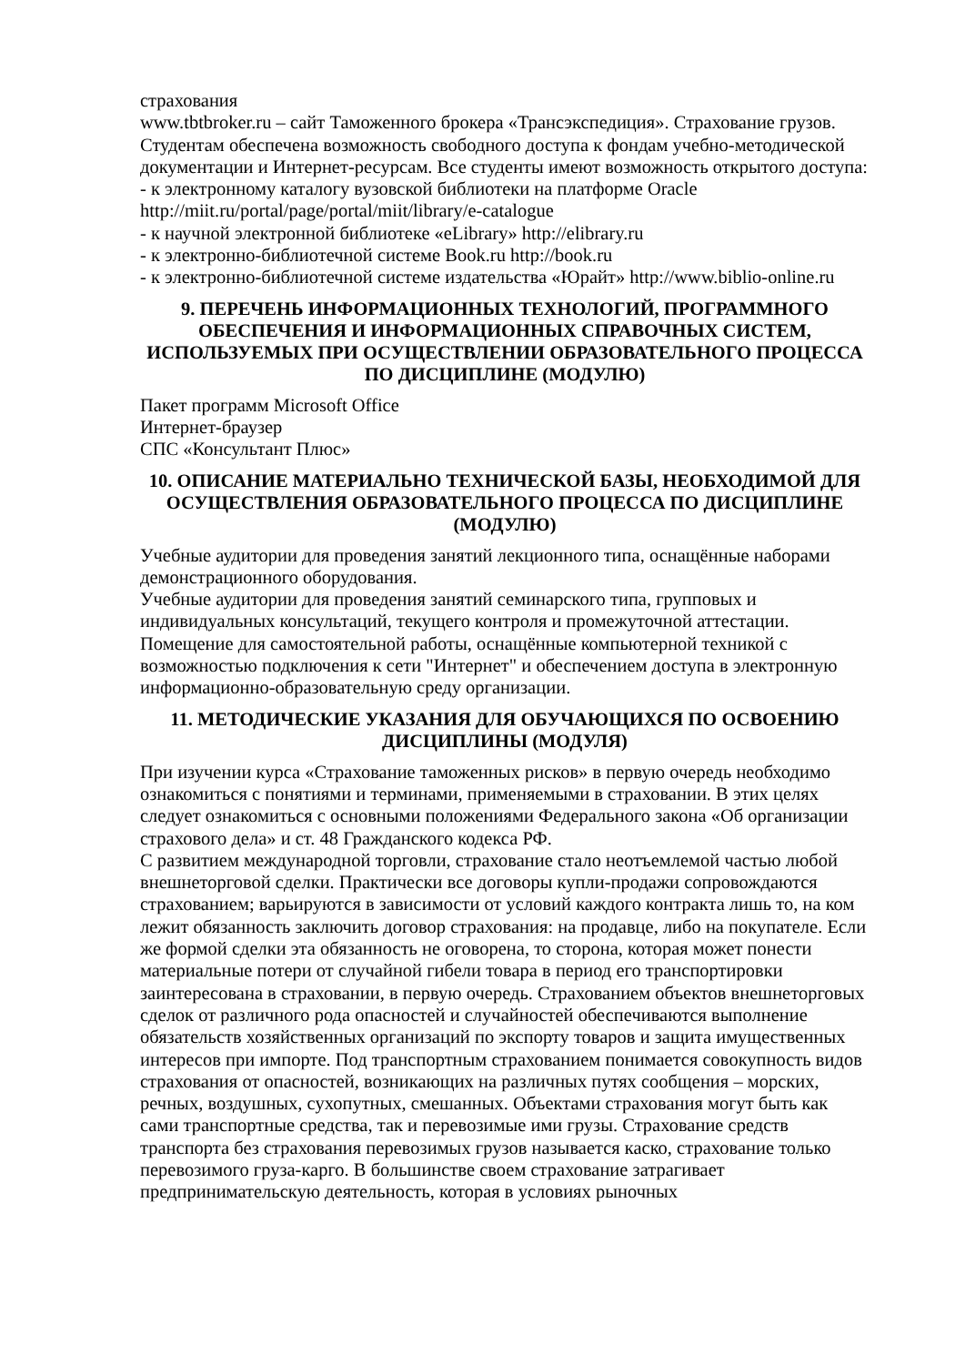страхования
www.tbtbroker.ru – сайт Таможенного брокера «Трансэкспедиция». Страхование грузов.
Студентам обеспечена возможность свободного доступа к фондам учебно-методической документации и Интернет-ресурсам. Все студенты имеют возможность открытого доступа:
- к электронному каталогу вузовской библиотеки на платформе Oracle http://miit.ru/portal/page/portal/miit/library/e-catalogue
- к научной электронной библиотеке «eLibrary» http://elibrary.ru
- к электронно-библиотечной системе Book.ru http://book.ru
- к электронно-библиотечной системе издательства «Юрайт» http://www.biblio-online.ru
9. ПЕРЕЧЕНЬ ИНФОРМАЦИОННЫХ ТЕХНОЛОГИЙ, ПРОГРАММНОГО ОБЕСПЕЧЕНИЯ И ИНФОРМАЦИОННЫХ СПРАВОЧНЫХ СИСТЕМ, ИСПОЛЬЗУЕМЫХ ПРИ ОСУЩЕСТВЛЕНИИ ОБРАЗОВАТЕЛЬНОГО ПРОЦЕССА ПО ДИСЦИПЛИНЕ (МОДУЛЮ)
Пакет программ Microsoft Office
Интернет-браузер
СПС «Консультант Плюс»
10. ОПИСАНИЕ МАТЕРИАЛЬНО ТЕХНИЧЕСКОЙ БАЗЫ, НЕОБХОДИМОЙ ДЛЯ ОСУЩЕСТВЛЕНИЯ ОБРАЗОВАТЕЛЬНОГО ПРОЦЕССА ПО ДИСЦИПЛИНЕ (МОДУЛЮ)
Учебные аудитории для проведения занятий лекционного типа, оснащённые наборами демонстрационного оборудования.
Учебные аудитории для проведения занятий семинарского типа, групповых и индивидуальных консультаций, текущего контроля и промежуточной аттестации.
Помещение для самостоятельной работы, оснащённые компьютерной техникой с возможностью подключения к сети "Интернет" и обеспечением доступа в электронную информационно-образовательную среду организации.
11. МЕТОДИЧЕСКИЕ УКАЗАНИЯ ДЛЯ ОБУЧАЮЩИХСЯ ПО ОСВОЕНИЮ ДИСЦИПЛИНЫ (МОДУЛЯ)
При изучении курса «Страхование таможенных рисков» в первую очередь необходимо ознакомиться с понятиями и терминами, применяемыми в страховании. В этих целях следует ознакомиться с основными положениями Федерального закона «Об организации страхового дела» и ст. 48 Гражданского кодекса РФ.
С развитием международной торговли, страхование стало неотъемлемой частью любой внешнеторговой сделки. Практически все договоры купли-продажи сопровождаются страхованием; варьируются в зависимости от условий каждого контракта лишь то, на ком лежит обязанность заключить договор страхования: на продавце, либо на покупателе. Если же формой сделки эта обязанность не оговорена, то сторона, которая может понести материальные потери от случайной гибели товара в период его транспортировки заинтересована в страховании, в первую очередь. Страхованием объектов внешнеторговых сделок от различного рода опасностей и случайностей обеспечиваются выполнение обязательств хозяйственных организаций по экспорту товаров и защита имущественных интересов при импорте. Под транспортным страхованием понимается совокупность видов страхования от опасностей, возникающих на различных путях сообщения – морских, речных, воздушных, сухопутных, смешанных. Объектами страхования могут быть как сами транспортные средства, так и перевозимые ими грузы. Страхование средств транспорта без страхования перевозимых грузов называется каско, страхование только перевозимого груза-карго. В большинстве своем страхование затрагивает предпринимательскую деятельность, которая в условиях рыночных